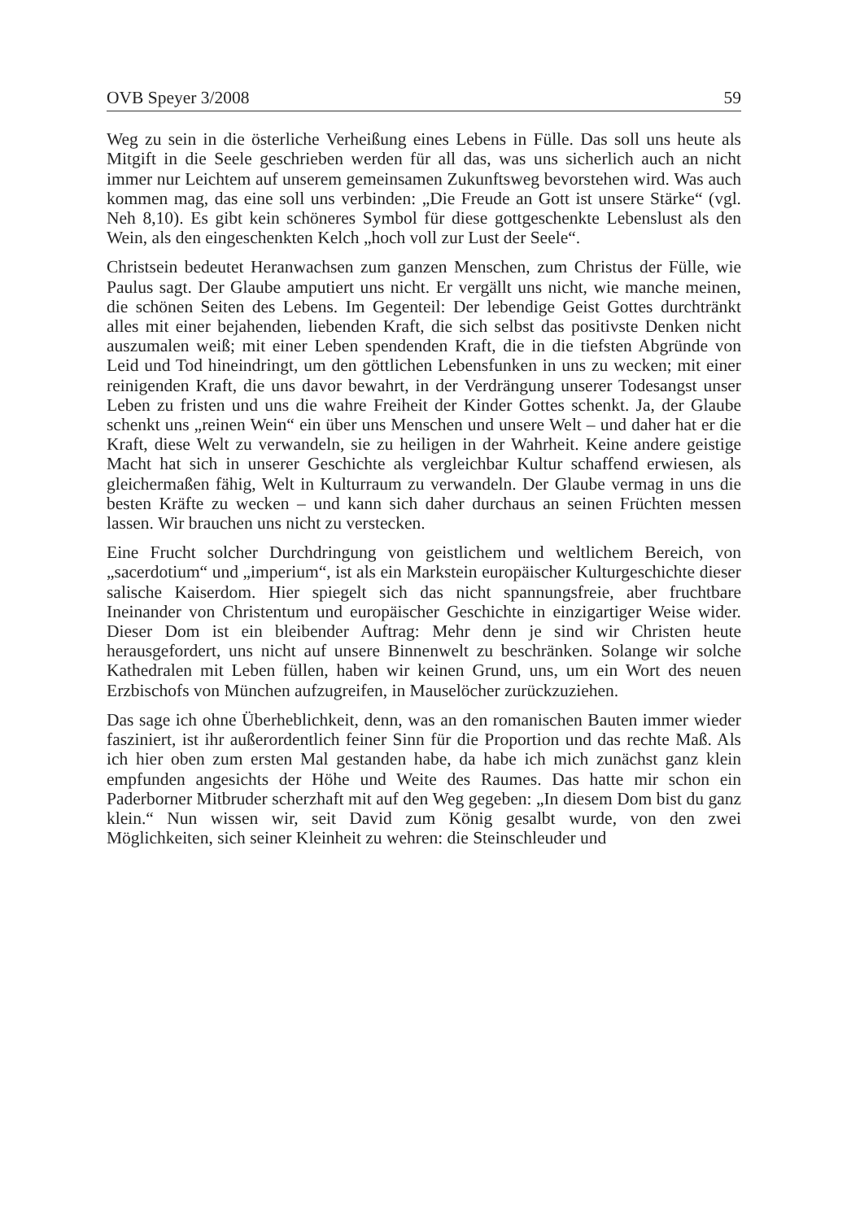OVB Speyer 3/2008 59
Weg zu sein in die österliche Verheißung eines Lebens in Fülle. Das soll uns heute als Mitgift in die Seele geschrieben werden für all das, was uns sicherlich auch an nicht immer nur Leichtem auf unserem gemeinsamen Zukunftsweg bevorstehen wird. Was auch kommen mag, das eine soll uns verbinden: „Die Freude an Gott ist unsere Stärke“ (vgl. Neh 8,10). Es gibt kein schöneres Symbol für diese gottgeschenkte Lebenslust als den Wein, als den eingeschenkten Kelch „hoch voll zur Lust der Seele“.
Christsein bedeutet Heranwachsen zum ganzen Menschen, zum Christus der Fülle, wie Paulus sagt. Der Glaube amputiert uns nicht. Er vergällt uns nicht, wie manche meinen, die schönen Seiten des Lebens. Im Gegenteil: Der lebendige Geist Gottes durchtränkt alles mit einer bejahenden, liebenden Kraft, die sich selbst das positivste Denken nicht auszumalen weiß; mit einer Leben spendenden Kraft, die in die tiefsten Abgründe von Leid und Tod hineindringt, um den göttlichen Lebensfunken in uns zu wecken; mit einer reinigenden Kraft, die uns davor bewahrt, in der Verdrängung unserer Todesangst unser Leben zu fristen und uns die wahre Freiheit der Kinder Gottes schenkt. Ja, der Glaube schenkt uns „reinen Wein“ ein über uns Menschen und unsere Welt – und daher hat er die Kraft, diese Welt zu verwandeln, sie zu heiligen in der Wahrheit. Keine andere geistige Macht hat sich in unserer Geschichte als vergleichbar Kultur schaffend erwiesen, als gleichermaßen fähig, Welt in Kulturraum zu verwandeln. Der Glaube vermag in uns die besten Kräfte zu wecken – und kann sich daher durchaus an seinen Früchten messen lassen. Wir brauchen uns nicht zu verstecken.
Eine Frucht solcher Durchdringung von geistlichem und weltlichem Bereich, von „sacerdotium“ und „imperium“, ist als ein Markstein europäischer Kulturgeschichte dieser salische Kaiserdom. Hier spiegelt sich das nicht spannungsfreie, aber fruchtbare Ineinander von Christentum und europäischer Geschichte in einzigartiger Weise wider. Dieser Dom ist ein bleibender Auftrag: Mehr denn je sind wir Christen heute herausgefordert, uns nicht auf unsere Binnenwelt zu beschränken. Solange wir solche Kathedralen mit Leben füllen, haben wir keinen Grund, uns, um ein Wort des neuen Erzbischofs von München aufzugreifen, in Mauselöcher zurückzuziehen.
Das sage ich ohne Überheblichkeit, denn, was an den romanischen Bauten immer wieder fasziniert, ist ihr außerordentlich feiner Sinn für die Proportion und das rechte Maß. Als ich hier oben zum ersten Mal gestanden habe, da habe ich mich zunächst ganz klein empfunden angesichts der Höhe und Weite des Raumes. Das hatte mir schon ein Paderborner Mitbruder scherzhaft mit auf den Weg gegeben: „In diesem Dom bist du ganz klein.“ Nun wissen wir, seit David zum König gesalbt wurde, von den zwei Möglichkeiten, sich seiner Kleinheit zu wehren: die Steinschleuder und